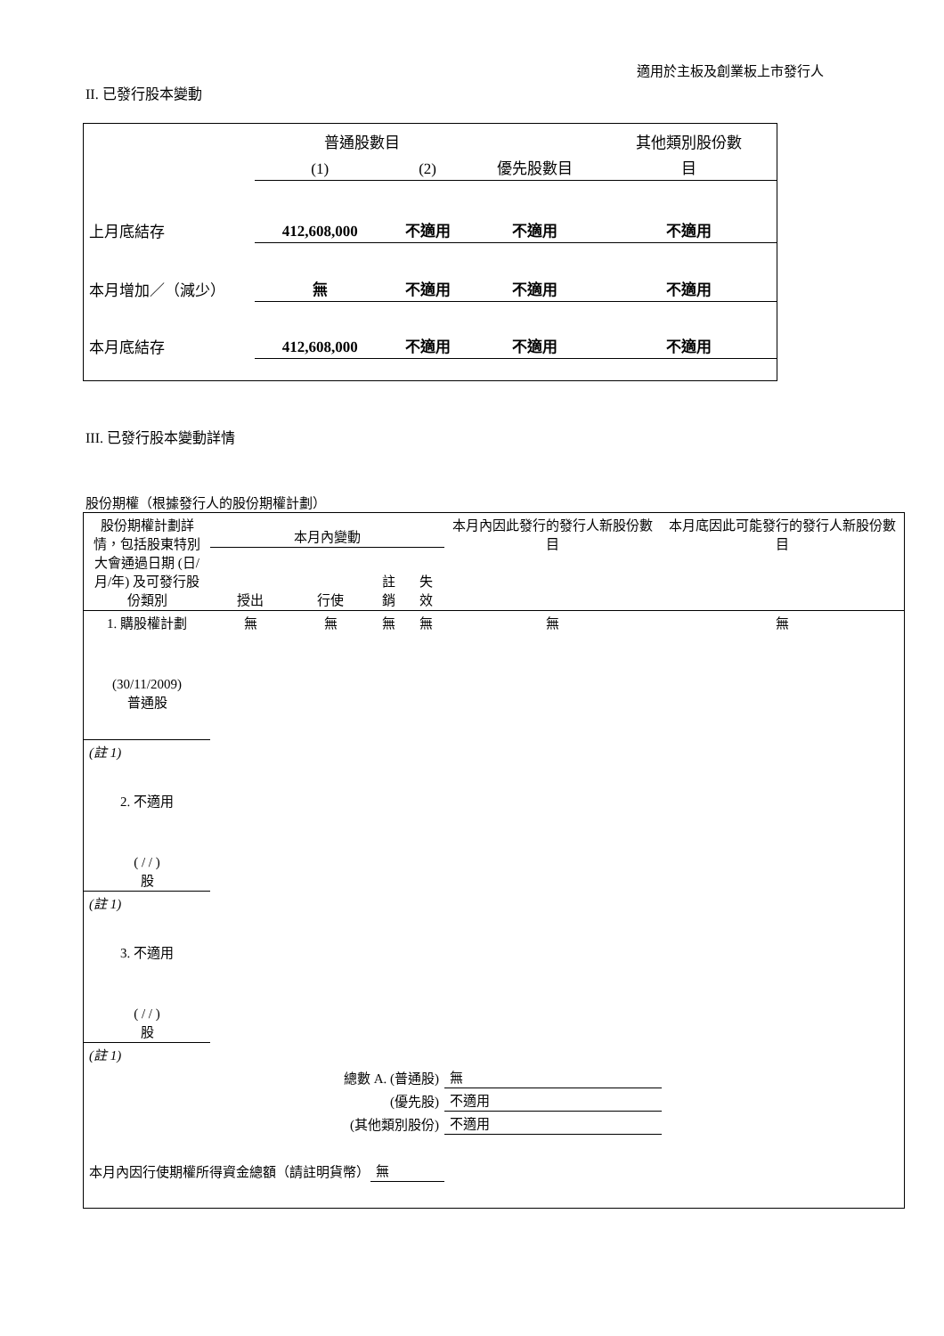適用於主板及創業板上市發行人
II. 已發行股本變動
| | 普通股數目 | | | 其他類別股份數 |
| --- | --- | --- | --- | --- |
| | (1) | (2) | 優先股數目 | 目 |
| 上月底結存 | 412,608,000 | 不適用 | 不適用 | 不適用 |
| 本月增加／（減少） | 無 | 不適用 | 不適用 | 不適用 |
| 本月底結存 | 412,608,000 | 不適用 | 不適用 | 不適用 |
III. 已發行股本變動詳情
股份期權（根據發行人的股份期權計劃）
| 股份期權計劃詳情，包括股東特別大會通過日期 (日/月/年) 及可發行股份類別 | 本月內變動 | | | | 本月內因此發行的發行人新股份數目 | 本月底因此可能發行的發行人新股份數目 |
| --- | --- | --- | --- | --- | --- | --- |
| | 授出 | 行使 | 註銷 | 失效 | | |
| 1. 購股權計劃 (30/11/2009) 普通股 | 無 | 無 | 無 | 無 | 無 | 無 |
| (註 1) | | | | | | |
| 2. 不適用 ( / / ) 股 | | | | | | |
| (註 1) | | | | | | |
| 3. 不適用 ( / / ) 股 | | | | | | |
| (註 1) | | | | | | |
| 總數 A. (普通股) | | | | | 無 | |
| (優先股) | | | | | 不適用 | |
| (其他類別股份) | | | | | 不適用 | |
| 本月內因行使期權所得資金總額（請註明貨幣） | | | 無 | | | |